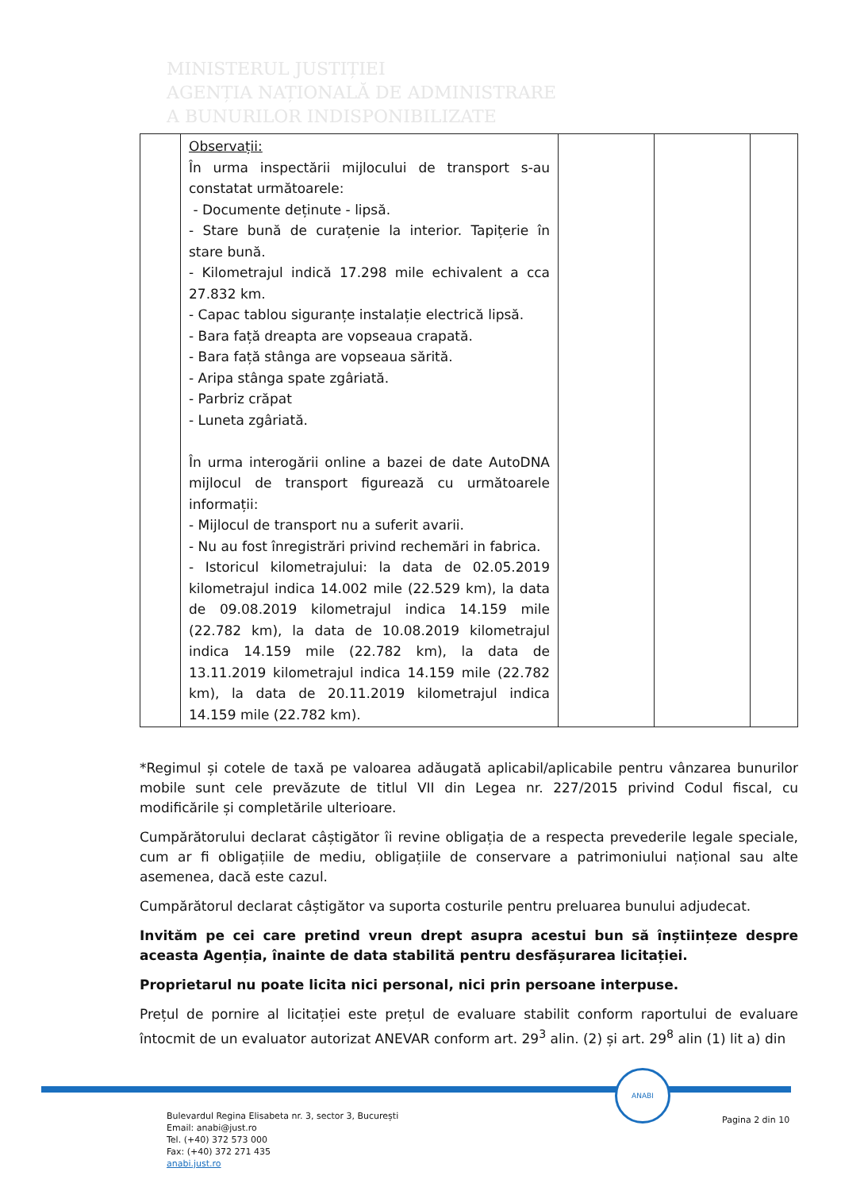MINISTERUL JUSTIȚIEI
AGENȚIA NAȚIONALĂ DE ADMINISTRARE
A BUNURILOR INDISPONIBILIZATE
| | Observații: În urma inspectării mijlocului de transport s-au constatat următoarele: - Documente deținute - lipsă. - Stare bună de curațenie la interior. Tapițerie în stare bună. - Kilometrajul indică 17.298 mile echivalent a cca 27.832 km. - Capac tablou siguranțe instalație electrică lipsă. - Bara față dreapta are vopseaua crapată. - Bara față stânga are vopseaua sărită. - Aripa stânga spate zgâriată. - Parbriz crăpat - Luneta zgâriată. În urma interogării online a bazei de date AutoDNA mijlocul de transport figurează cu următoarele informații: - Mijlocul de transport nu a suferit avarii. - Nu au fost înregistrări privind rechemări in fabrica. - Istoricul kilometrajului: la data de 02.05.2019 kilometrajul indica 14.002 mile (22.529 km), la data de 09.08.2019 kilometrajul indica 14.159 mile (22.782 km), la data de 10.08.2019 kilometrajul indica 14.159 mile (22.782 km), la data de 13.11.2019 kilometrajul indica 14.159 mile (22.782 km), la data de 20.11.2019 kilometrajul indica 14.159 mile (22.782 km). | | | |
*Regimul și cotele de taxă pe valoarea adăugată aplicabil/aplicabile pentru vânzarea bunurilor mobile sunt cele prevăzute de titlul VII din Legea nr. 227/2015 privind Codul fiscal, cu modificările și completările ulterioare.
Cumpărătorului declarat câștigător îi revine obligația de a respecta prevederile legale speciale, cum ar fi obligațiile de mediu, obligațiile de conservare a patrimoniului național sau alte asemenea, dacă este cazul.
Cumpărătorul declarat câștigător va suporta costurile pentru preluarea bunului adjudecat.
Invităm pe cei care pretind vreun drept asupra acestui bun să înștiințeze despre aceasta Agenția, înainte de data stabilită pentru desfășurarea licitației.
Proprietarul nu poate licita nici personal, nici prin persoane interpuse.
Prețul de pornire al licitației este prețul de evaluare stabilit conform raportului de evaluare întocmit de un evaluator autorizat ANEVAR conform art. 29<sup>3</sup> alin. (2) și art. 29<sup>8</sup> alin (1) lit a) din
ANABI
Bulevardul Regina Elisabeta nr. 3, sector 3, București
Email: anabi@just.ro
Tel. (+40) 372 573 000
Fax: (+40) 372 271 435
anabi.just.ro
Pagina 2 din 10